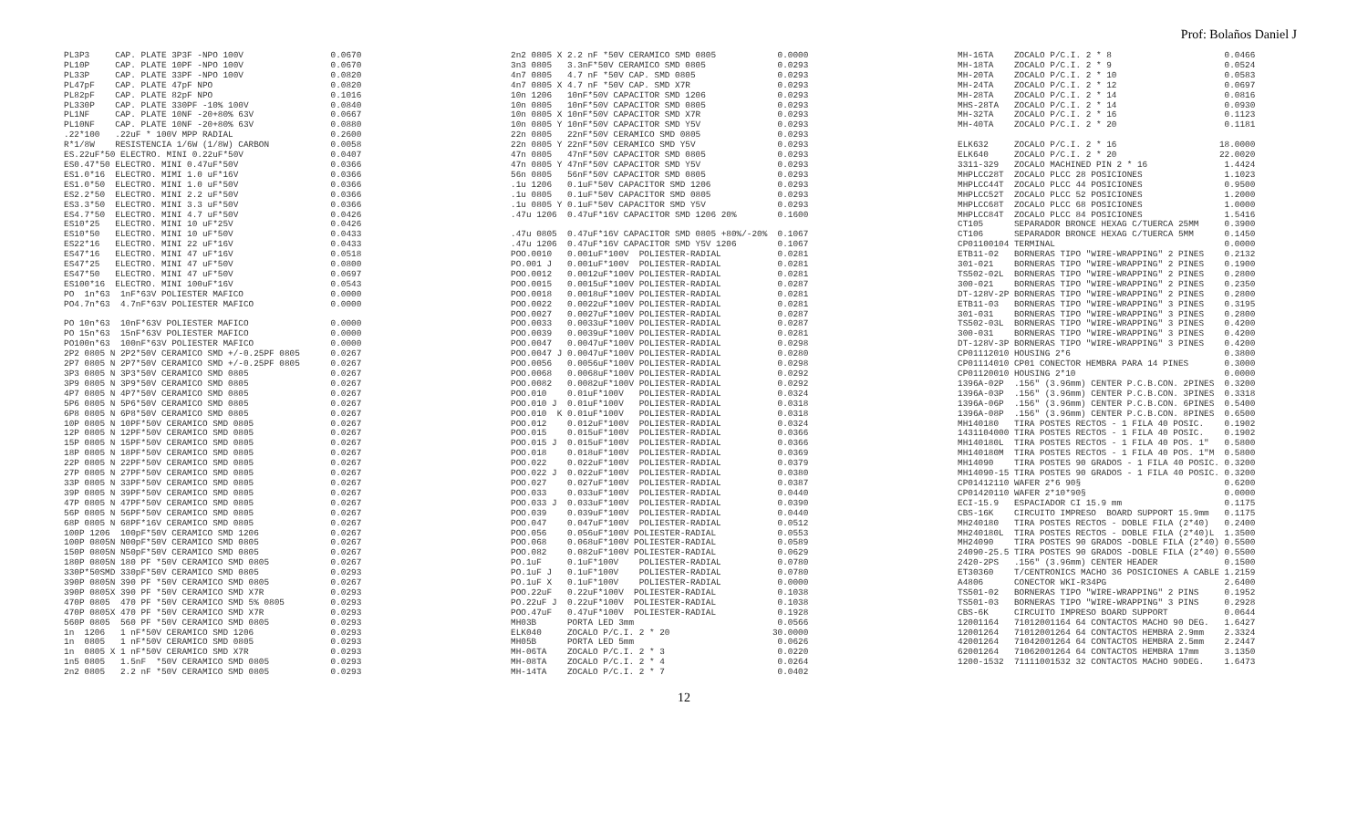Prof: Bolaños Daniel J
PL3P3 CAP. PLATE 3P3F -NPO 100V 0.0670 PL10P CAP. PLATE 10PF -NPO 100V 0.0670 PL33P CAP. PLATE 33PF -NPO 100V 0.0820 PL47pF CAP. PLATE 47pF NPO 0.0820 PL82pF CAP. PLATE 82pF NPO 0.1016 PL330P CAP. PLATE 330PF -10% 100V 0.0840 PL1NF CAP. PLATE 10NF -20+80% 63V 0.0667 PL10NF CAP. PLATE 10NF -20+80% 63V 0.0880 .22*100 .22uF * 100V MPP RADIAL 0.2600 R*1/8W RESISTENCIA 1/6W (1/8W) CARBON 0.0058 ES.22uF*50 ELECTRO. MINI 0.22uF*50V 0.0407 ES0.47*50 ELECTRO. MINI 0.47uF*50V 0.0366 ES1.0*16 ELECTRO. MIMI 1.0 uF*16V 0.0366 ES1.0*50 ELECTRO. MINI 1.0 uF*50V 0.0366 ES2.2*50 ELECTRO. MINI 2.2 uF*50V 0.0366 ES3.3*50 ELECTRO. MINI 3.3 uF*50V 0.0366 ES4.7*50 ELECTRO. MINI 4.7 uF*50V 0.0426 ES10*25 ELECTRO. MINI 10 uF*25V 0.0426 ES10*50 ELECTRO. MINI 10 uF*50V 0.0433 ES22*16 ELECTRO. MINI 22 uF*16V 0.0433 ES47*16 ELECTRO. MINI 47 uF*16V 0.0518 ES47*25 ELECTRO. MINI 47 uF*50V 0.0800 ES47*50 ELECTRO. MINI 47 uF*50V 0.0697 ES100*16 ELECTRO. MINI 100uF*16V 0.0543 PO 1n*63 1nF*63V POLIESTER MAFICO 0.0000 PO4.7n*63 4.7nF*63V POLIESTER MAFICO 0.0000 PO 10n*63 10nF*63V POLIESTER MAFICO 0.0000 PO 15n*63 15nF*63V POLIESTER MAFICO 0.0000 PO100n*63 100nF*63V POLIESTER MAFICO 0.0000 2P2 0805 N 2P2*50V CERAMICO SMD +/-0.25PF 0805 0.0267 2P7 0805 N 2P7*50V CERAMICO SMD +/-0.25PF 0805 0.0267 3P3 0805 N 3P3*50V CERAMICO SMD 0805 0.0267 3P9 0805 N 3P9*50V CERAMICO SMD 0805 0.0267 4P7 0805 N 4P7*50V CERAMICO SMD 0805 0.0267 5P6 0805 N 5P6*50V CERAMICO SMD 0805 0.0267 6P8 0805 N 6P8*50V CERAMICO SMD 0805 0.0267 10P 0805 N 10PF*50V CERAMICO SMD 0805 0.0267 12P 0805 N 12PF*50V CERAMICO SMD 0805 0.0267 15P 0805 N 15PF*50V CERAMICO SMD 0805 0.0267 18P 0805 N 18PF*50V CERAMICO SMD 0805 0.0267 22P 0805 N 22PF*50V CERAMICO SMD 0805 0.0267 27P 0805 N 27PF*50V CERAMICO SMD 0805 0.0267 33P 0805 N 33PF*50V CERAMICO SMD 0805 0.0267 39P 0805 N 39PF*50V CERAMICO SMD 0805 0.0267 47P 0805 N 47PF*50V CERAMICO SMD 0805 0.0267 56P 0805 N 56PF*50V CERAMICO SMD 0805 0.0267 68P 0805 N 68PF*16V CERAMICO SMD 0805 0.0267 100P 1206 100pF*50V CERAMICO SMD 1206 0.0267 100P 0805N N00pF*50V CERAMICO SMD 0805 0.0267 150P 0805N N50pF*50V CERAMICO SMD 0805 0.0267 180P 0805N 180 PF *50V CERAMICO SMD 0805 0.0267 330P*50SMD 330pF*50V CERAMICO SMD 0805 0.0293 390P 0805N 390 PF *50V CERAMICO SMD 0805 0.0267 390P 0805X 390 PF *50V CERAMICO SMD X7R 0.0293 470P 0805 470 PF *50V CERAMICO SMD 5% 0805 0.0293 470P 0805X 470 PF *50V CERAMICO SMD X7R 0.0293 560P 0805 560 PF *50V CERAMICO SMD 0805 0.0293 1n 1206 1 nF*50V CERAMICO SMD 1206 0.0293 1n 0805 1 nF*50V CERAMICO SMD 0805 0.0293 1n 0805 X 1 nF*50V CERAMICO SMD X7R 0.0293 1n5 0805 1.5nF *50V CERAMICO SMD 0805 0.0293 2n2 0805 2.2 nF *50V CERAMICO SMD 0805 0.0293
2n2 0805 X 2.2 nF *50V CERAMICO SMD 0805 0.0000 3n3 0805 3.3nF*50V CERAMICO SMD 0805 0.0293 4n7 0805 4.7 nF *50V CAP. SMD 0805 0.0293 4n7 0805 X 4.7 nF *50V CAP. SMD X7R 0.0293 10n 1206 10nF*50V CAPACITOR SMD 1206 0.0293 10n 0805 10nF*50V CAPACITOR SMD 0805 0.0293 10n 0805 X 10nF*50V CAPACITOR SMD X7R 0.0293 10n 0805 Y 10nF*50V CAPACITOR SMD Y5V 0.0293 22n 0805 22nF*50V CERAMICO SMD 0805 0.0293 22n 0805 Y 22nF*50V CERAMICO SMD Y5V 0.0293 47n 0805 47nF*50V CAPACITOR SMD 0805 0.0293 47n 0805 Y 47nF*50V CAPACITOR SMD Y5V 0.0293 56n 0805 56nF*50V CAPACITOR SMD 0805 0.0293 .1u 1206 0.1uF*50V CAPACITOR SMD 1206 0.0293 .1u 0805 0.1uF*50V CAPACITOR SMD 0805 0.0293 .1u 0805 Y 0.1uF*50V CAPACITOR SMD Y5V 0.0293 .47u 1206 0.47uF*16V CAPACITOR SMD 1206 20% 0.1600 .47u 0805 0.47uF*16V CAPACITOR SMD 0805 +80%/-20% 0.1067 .47u 1206 0.47uF*16V CAPACITOR SMD Y5V 1206 0.1067 POO.0010 0.001uF*100V POLIESTER-RADIAL 0.0281 PO.001 J 0.001uF*100V POLIESTER-RADIAL 0.0281 POO.0012 0.0012uF*100V POLIESTER-RADIAL 0.0281 POO.0015 0.0015uF*100V POLIESTER-RADIAL 0.0287 POO.0018 0.0018uF*100V POLIESTER-RADIAL 0.0281 POO.0022 0.0022uF*100V POLIESTER-RADIAL 0.0281 POO.0027 0.0027uF*100V POLIESTER-RADIAL 0.0287 POO.0033 0.0033uF*100V POLIESTER-RADIAL 0.0287 POO.0039 0.0039uF*100V POLIESTER-RADIAL 0.0281 POO.0047 0.0047uF*100V POLIESTER-RADIAL 0.0298 POO.0047 J 0.0047uF*100V POLIESTER-RADIAL 0.0280 POO.0056 0.0056uF*100V POLIESTER-RADIAL 0.0298 POO.0068 0.0068uF*100V POLIESTER-RADIAL 0.0292 POO.0082 0.0082uF*100V POLIESTER-RADIAL 0.0292 POO.010 0.01uF*100V POLIESTER-RADIAL 0.0324 POO.010 J 0.01uF*100V POLIESTER-RADIAL 0.0318 POO.010 K 0.01uF*100V POLIESTER-RADIAL 0.0318 POO.012 0.012uF*100V POLIESTER-RADIAL 0.0324 POO.015 0.015uF*100V POLIESTER-RADIAL 0.0366 POO.015 J 0.015uF*100V POLIESTER-RADIAL 0.0366 POO.018 0.018uF*100V POLIESTER-RADIAL 0.0369 POO.022 0.022uF*100V POLIESTER-RADIAL 0.0379 POO.022 J 0.022uF*100V POLIESTER-RADIAL 0.0380 POO.027 0.027uF*100V POLIESTER-RADIAL 0.0387 POO.033 0.033uF*100V POLIESTER-RADIAL 0.0440 POO.033 J 0.033uF*100V POLIESTER-RADIAL 0.0390 POO.039 0.039uF*100V POLIESTER-RADIAL 0.0440 POO.047 0.047uF*100V POLIESTER-RADIAL 0.0512 POO.056 0.056uF*100V POLIESTER-RADIAL 0.0553 POO.068 0.068uF*100V POLIESTER-RADIAL 0.0589 POO.082 0.082uF*100V POLIESTER-RADIAL 0.0629 PO.1uF 0.1uF*100V POLIESTER-RADIAL 0.0780 PO.1uF J 0.1uF*100V POLIESTER-RADIAL 0.0780 PO.1uF X 0.1uF*100V POLIESTER-RADIAL 0.0000 POO.22uF 0.22uF*100V POLIESTER-RADIAL 0.1038 PO.22uF J 0.22uF*100V POLIESTER-RADIAL 0.1038 POO.47uF 0.47uF*100V POLIESTER-RADIAL 0.1928 MH03B PORTA LED 3mm 0.0566 ELK040 ZOCALO P/C.I. 2 * 20 30.0000 MH05B PORTA LED 5mm 0.0626 MH-06TA ZOCALO P/C.I. 2 * 3 0.0220 MH-08TA ZOCALO P/C.I. 2 * 4 0.0264 MH-14TA ZOCALO P/C.I. 2 * 7 0.0402
MH-16TA ZOCALO P/C.I. 2 * 8 0.0466 MH-18TA ZOCALO P/C.I. 2 * 9 0.0524 MH-20TA ZOCALO P/C.I. 2 * 10 0.0583 MH-24TA ZOCALO P/C.I. 2 * 12 0.0697 MH-28TA ZOCALO P/C.I. 2 * 14 0.0816 MHS-28TA ZOCALO P/C.I. 2 * 14 0.0930 MH-32TA ZOCALO P/C.I. 2 * 16 0.1123 MH-40TA ZOCALO P/C.I. 2 * 20 0.1181 ELK632 ZOCALO P/C.I. 2 * 16 18.0000 ELK640 ZOCALO P/C.I. 2 * 20 22.0020 3311-329 ZOCALO MACHINED PIN 2 * 16 1.4424 MHPLCC28T ZOCALO PLCC 28 POSICIONES 1.1023 MHPLCC44T ZOCALO PLCC 44 POSICIONES 0.9500 MHPLCC52T ZOCALO PLCC 52 POSICIONES 1.2000 MHPLCC68T ZOCALO PLCC 68 POSICIONES 1.0000 MHPLCC84T ZOCALO PLCC 84 POSICIONES 1.5416 CT105 SEPARADOR BRONCE HEXAG C/TUERCA 25MM 0.3900 CT106 SEPARADOR BRONCE HEXAG C/TUERCA 5MM 0.1450 CP01100104 TERMINAL 0.0000 ETB11-02 BORNERAS TIPO "WIRE-WRAPPING" 2 PINES 0.2132 301-021 BORNERAS TIPO "WIRE-WRAPPING" 2 PINES 0.1900 TS502-02L BORNERAS TIPO "WIRE-WRAPPING" 2 PINES 0.2800 300-021 BORNERAS TIPO "WIRE-WRAPPING" 2 PINES 0.2350 DT-128V-2P BORNERAS TIPO "WIRE-WRAPPING" 2 PINES 0.2800 ETB11-03 BORNERAS TIPO "WIRE-WRAPPING" 3 PINES 0.3195 301-031 BORNERAS TIPO "WIRE-WRAPPING" 3 PINES 0.2800 TS502-03L BORNERAS TIPO "WIRE-WRAPPING" 3 PINES 0.4200 300-031 BORNERAS TIPO "WIRE-WRAPPING" 3 PINES 0.4200 DT-128V-3P BORNERAS TIPO "WIRE-WRAPPING" 3 PINES 0.4200 CP01112010 HOUSING 2*6 0.3800 CP01114010 CP01 CONECTOR HEMBRA PARA 14 PINES 0.3000 CP01120010 HOUSING 2*10 0.0000 1396A-02P .156" (3.96mm) CENTER P.C.B.CON. 2PINES 0.3200 1396A-03P .156" (3.96mm) CENTER P.C.B.CON. 3PINES 0.3318 1396A-06P .156" (3.96mm) CENTER P.C.B.CON. 6PINES 0.5400 1396A-08P .156" (3.96mm) CENTER P.C.B.CON. 8PINES 0.6500 MH140180 TIRA POSTES RECTOS - 1 FILA 40 POSIC. 0.1902 1431104000 TIRA POSTES RECTOS - 1 FILA 40 POSIC. 0.1902 MH140180L TIRA POSTES RECTOS - 1 FILA 40 POS. 1" 0.5800 MH140180M TIRA POSTES RECTOS - 1 FILA 40 POS. 1"M 0.5800 MH14090 TIRA POSTES 90 GRADOS - 1 FILA 40 POSIC. 0.3200 MH14090-15 TIRA POSTES 90 GRADOS - 1 FILA 40 POSIC. 0.3200 CP01412110 WAFER 2*6 90§ 0.6200 CP01420110 WAFER 2*10*90§ 0.0000 ECI-15.9 ESPACIADOR CI 15.9 mm 0.1175 CBS-16K CIRCUITO IMPRESO BOARD SUPPORT 15.9mm 0.1175 MH240180 TIRA POSTES RECTOS - DOBLE FILA (2*40) 0.2400 MH240180L TIRA POSTES RECTOS - DOBLE FILA (2*40)L 1.3500 MH24090 TIRA POSTES 90 GRADOS -DOBLE FILA (2*40) 0.5500 24090-25.5 TIRA POSTES 90 GRADOS -DOBLE FILA (2*40) 0.5500 2420-2PS .156" (3.96mm) CENTER HEADER 0.1500 ET30360 T/CENTRONICS MACHO 36 POSICIONES A CABLE 1.2159 A4806 CONECTOR WKI-R34PG 2.6400 TS501-02 BORNERAS TIPO "WIRE-WRAPPING" 2 PINS 0.1952 TS501-03 BORNERAS TIPO "WIRE-WRAPPING" 3 PINS 0.2928 CBS-6K CIRCUITO IMPRESO BOARD SUPPORT 0.0644 12001164 71012001164 64 CONTACTOS MACHO 90 DEG. 1.6427 12001264 71012001264 64 CONTACTOS HEMBRA 2.9mm 2.3324 42001264 71042001264 64 CONTACTOS HEMBRA 2.5mm 2.2447 62001264 71062001264 64 CONTACTOS HEMBRA 17mm 3.1350 1200-1532 71111001532 32 CONTACTOS MACHO 90DEG. 1.6473
12